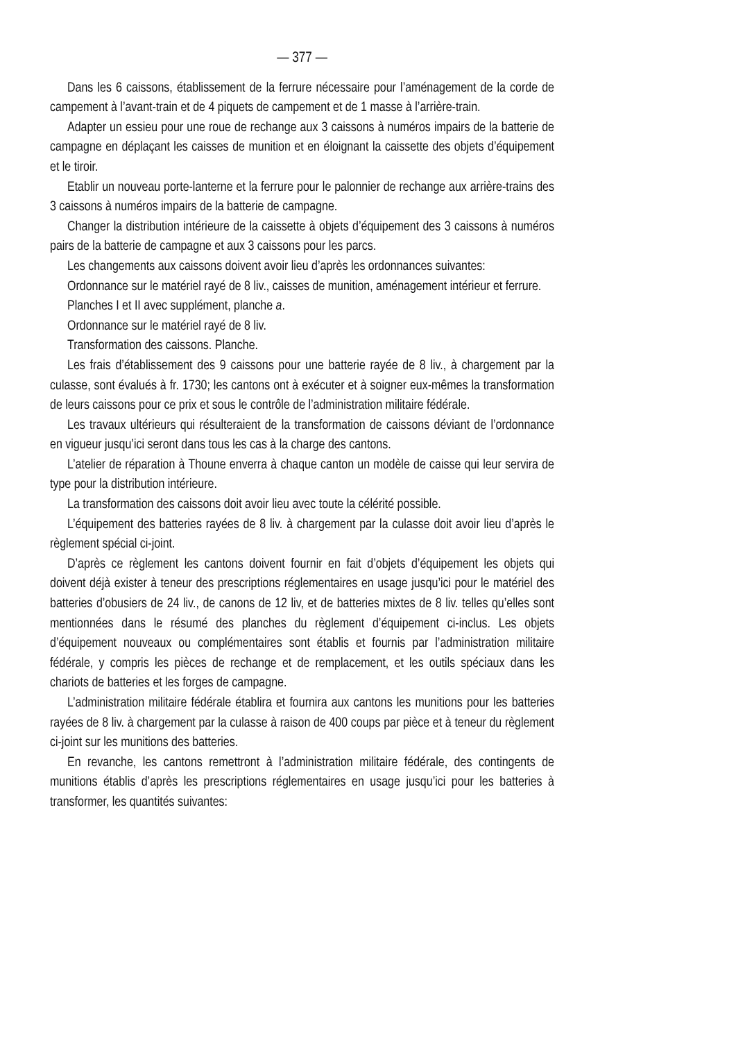— 377 —
Dans les 6 caissons, établissement de la ferrure nécessaire pour l’aménagement de la corde de campement à l’avant-train et de 4 piquets de campement et de 1 masse à l’arrière-train.
Adapter un essieu pour une roue de rechange aux 3 caissons à numéros impairs de la batterie de campagne en déplaçant les caisses de munition et en éloignant la caissette des objets d’équipement et le tiroir.
Etablir un nouveau porte-lanterne et la ferrure pour le palonnier de rechange aux arrière-trains des 3 caissons à numéros impairs de la batterie de campagne.
Changer la distribution intérieure de la caissette à objets d’équipement des 3 caissons à numéros pairs de la batterie de campagne et aux 3 caissons pour les parcs.
Les changements aux caissons doivent avoir lieu d’après les ordonnances suivantes:
Ordonnance sur le matériel rayé de 8 liv., caisses de munition, aménagement intérieur et ferrure.
Planches I et II avec supplément, planche a.
Ordonnance sur le matériel rayé de 8 liv.
Transformation des caissons. Planche.
Les frais d’établissement des 9 caissons pour une batterie rayée de 8 liv., à chargement par la culasse, sont évalués à fr. 1730; les cantons ont à exécuter et à soigner eux-mêmes la transformation de leurs caissons pour ce prix et sous le contrôle de l’administration militaire fédérale.
Les travaux ultérieurs qui résulteraient de la transformation de caissons déviant de l’ordonnance en vigueur jusqu’ici seront dans tous les cas à la charge des cantons.
L’atelier de réparation à Thoune enverra à chaque canton un modèle de caisse qui leur servira de type pour la distribution intérieure.
La transformation des caissons doit avoir lieu avec toute la célérité possible.
L’équipement des batteries rayées de 8 liv. à chargement par la culasse doit avoir lieu d’après le règlement spécial ci-joint.
D’après ce règlement les cantons doivent fournir en fait d’objets d’équipement les objets qui doivent déjà exister à teneur des prescriptions réglementaires en usage jusqu’ici pour le matériel des batteries d’obusiers de 24 liv., de canons de 12 liv, et de batteries mixtes de 8 liv. telles qu’elles sont mentionnées dans le résumé des planches du règlement d’équipement ci-inclus. Les objets d’équipement nouveaux ou complémentaires sont établis et fournis par l’administration militaire fédérale, y compris les pièces de rechange et de remplacement, et les outils spéciaux dans les chariots de batteries et les forges de campagne.
L’administration militaire fédérale établira et fournira aux cantons les munitions pour les batteries rayées de 8 liv. à chargement par la culasse à raison de 400 coups par pièce et à teneur du règlement ci-joint sur les munitions des batteries.
En revanche, les cantons remettront à l’administration militaire fédérale, des contingents de munitions établis d’après les prescriptions réglementaires en usage jusqu’ici pour les batteries à transformer, les quantités suivantes: